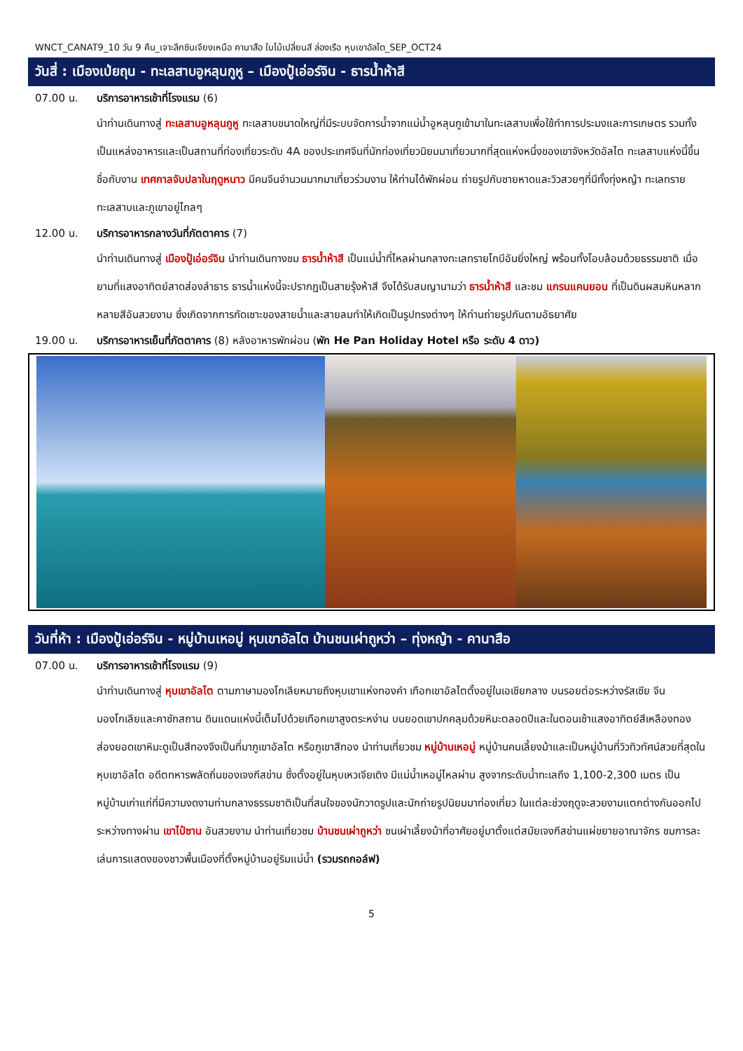WNCT_CANAT9_10 วัน 9 คืน_เจาะลึกซินเจียงเหนือ คานาสือ ใบไม้เปลี่ยนสี ล่องเรือ หุบเขาอัลไต_SEP_OCT24
วันสี่ : เมืองเป่ยถุน - ทะเลสาบอูหลุนกูหู – เมืองปู้เอ่อร์จิน - ธารน้ำห้าสี
07.00 น. บริการอาหารเช้าที่โรงแรม (6)
นำท่านเดินทางสู่ ทะเลสาบอูหลุนกูหู ทะเลสาบขนาดใหญ่ที่มีระบบจัดการน้ำจากแม่น้ำอูหลุนกูเข้ามาในทะเลสาบเพื่อใช้ทำการประมงและการเกษตร รวมทั้งเป็นแหล่งอาหารและเป็นสถานที่ท่องเที่ยวระดับ 4A ของประเทศจีนที่นักท่องเที่ยวนิยมมาเที่ยวมากที่สุดแห่งหนึ่งของเขาจังหวัดอัลไต ทะเลสาบแห่งนี้ขึ้นชื่อกับงาน เทศกาลจับปลาในฤดูหนาว มีคนจีนจำนวนมากมาเที่ยวร่วมงาน ให้ท่านได้พักผ่อน ถ่ายรูปกับชายหาดและวิวสวยๆที่มีทั้งทุ่งหญ้า ทะเลทราย ทะเลสาบและภูเขาอยู่ไกลๆ
12.00 น. บริการอาหารกลางวันที่ภัตตาคาร (7)
นำท่านเดินทางสู่ เมืองปู้เอ่อร์จิน นำท่านเดินทางชม ธารน้ำห้าสี เป็นแม่น้ำที่ไหลผ่านกลางทะเลทรายโกบีอันยิ่งใหญ่ พร้อมทั้งโอบล้อมด้วยธรรมชาติ เมื่อยามที่แสงอาทิตย์สาดส่องลำธาร ธารน้ำแห่งนี้จะปรากฏเป็นสายรุ้งห้าสี จึงได้รับสมญานามว่า ธารน้ำห้าสี และชม แกรนแคนยอน ที่เป็นดินผสมหินหลากหลายสีอันสวยงาม ซึ่งเกิดจากการกัดเซาะของสายน้ำและสายลมทำให้เกิดเป็นรูปทรงต่างๆ ให้ท่านถ่ายรูปกันตามอัธยาศัย
19.00 น. บริการอาหารเย็นที่ภัตตาคาร (8) หลังอาหารพักผ่อน (พัก He Pan Holiday Hotel หรือ ระดับ 4 ดาว)
วันที่ห้า : เมืองปู้เอ่อร์จิน - หมู่บ้านเหอมู่ หุบเขาอัลไต บ้านชนเผ่าถูหว่า – ทุ่งหญ้า - คานาสือ
07.00 น. บริการอาหารเช้าที่โรงแรม (9)
นำท่านเดินทางสู่ หุบเขาอัลไต ตามภาษามองโกเลียหมายถึงหุบเขาแห่งทองคำ เทือกเขาอัลไตตั้งอยู่ในเอเชียกลาง บนรอยต่อระหว่างรัสเซีย จีน มองโกเลียและคาซักสถาน ดินแดนแห่งนี้เต็มไปด้วยเทือกเขาสูงตระหง่าน บนยอดเขาปกคลุมด้วยหิมะตลอดปีและในตอนเช้าแสงอาทิตย์สีเหลืองทองส่องยอดเขาหิมะดูเป็นสีทองจึงเป็นที่มาภูเขาอัลไต หรือภูเขาสีทอง นำท่านเที่ยวชม หมู่บ้านเหอมู่ หมู่บ้านคนเลี้ยงม้าและเป็นหมู่บ้านที่วิวทิวทัศน์สวยที่สุดในหุบเขาอัลไต อดีตทหารพลัดถิ่นของเจงกีสข่าน ซึ่งตั้งอยู่ในหุบเหวเจียเติง มีแม่น้ำเหอมู่ไหลผ่าน สูงจากระดับน้ำทะเลถึง 1,100-2,300 เมตร เป็นหมู่บ้านเก่าแก่ที่มีความงดงามท่ามกลางธรรมชาติเป็นที่สนใจของนักวาดรูปและนักถ่ายรูปนิยมมาท่องเที่ยว ในแต่ละช่วงฤดูจะสวยงามแตกต่างกันออกไป ระหว่างทางผ่าน เขาไป๋ซาน อันสวยงาม นำท่านเที่ยวชม บ้านชนเผ่าถูหว่า ชนเผ่าเลี้ยงม้าที่อาศัยอยู่มาตั้งแต่สมัยเจงกีสข่านแผ่ขยายอาณาจักร ชมการละเล่นการแสดงของชาวพื้นเมืองที่ตั้งหมู่บ้านอยู่ริมแม่น้ำ (รวมรถกอล์ฟ)
5